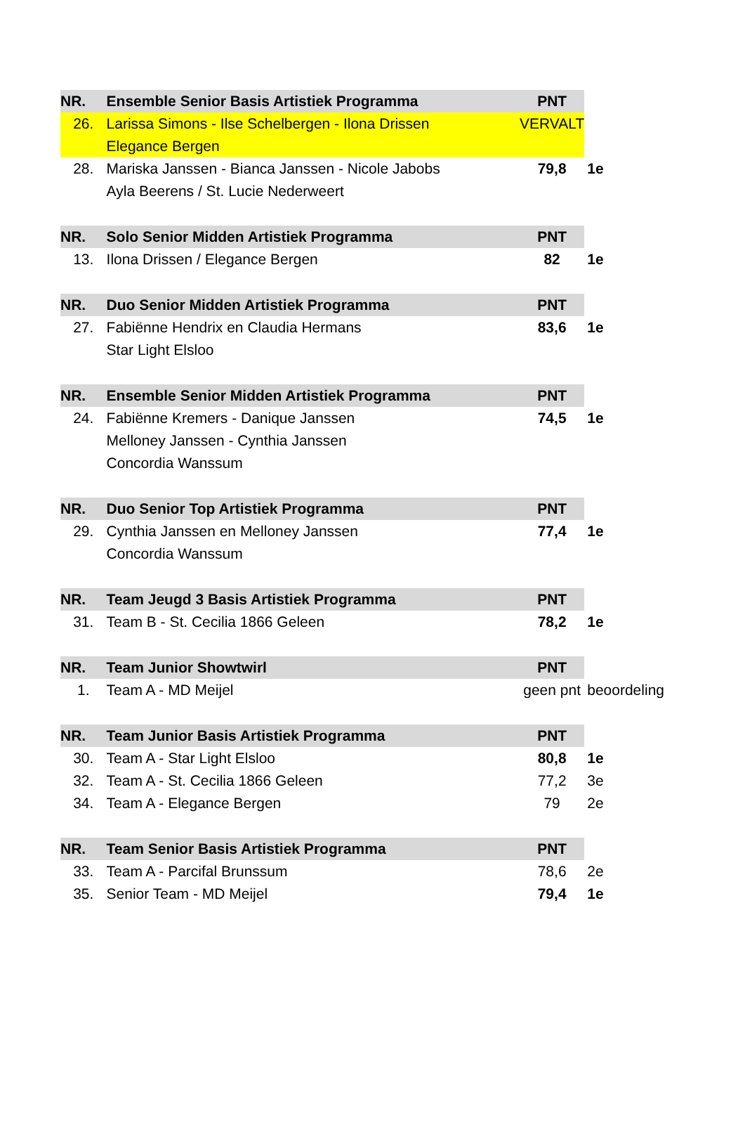| NR. | Ensemble Senior Basis Artistiek Programma | PNT | |
| --- | --- | --- | --- |
| 26. | Larissa Simons - Ilse Schelbergen - Ilona Drissen | VERVALT | |
| | Elegance Bergen | | |
| 28. | Mariska Janssen - Bianca Janssen - Nicole Jabobs | 79,8 | 1e |
| | Ayla Beerens / St. Lucie Nederweert | | |
| NR. | Solo Senior Midden Artistiek Programma | PNT | |
| 13. | Ilona Drissen / Elegance Bergen | 82 | 1e |
| NR. | Duo Senior Midden Artistiek Programma | PNT | |
| 27. | Fabiënne Hendrix en Claudia Hermans | 83,6 | 1e |
| | Star Light Elsloo | | |
| NR. | Ensemble Senior Midden Artistiek Programma | PNT | |
| 24. | Fabiënne Kremers - Danique Janssen | 74,5 | 1e |
| | Melloney Janssen - Cynthia Janssen | | |
| | Concordia Wanssum | | |
| NR. | Duo Senior Top Artistiek Programma | PNT | |
| 29. | Cynthia Janssen en Melloney Janssen | 77,4 | 1e |
| | Concordia Wanssum | | |
| NR. | Team Jeugd 3 Basis Artistiek Programma | PNT | |
| 31. | Team B - St. Cecilia 1866 Geleen | 78,2 | 1e |
| NR. | Team Junior Showtwirl | PNT | |
| 1. | Team A - MD Meijel | geen pnt | beoordeling |
| NR. | Team Junior Basis Artistiek Programma | PNT | |
| 30. | Team A - Star Light Elsloo | 80,8 | 1e |
| 32. | Team A - St. Cecilia 1866 Geleen | 77,2 | 3e |
| 34. | Team A - Elegance Bergen | 79 | 2e |
| NR. | Team Senior Basis Artistiek Programma | PNT | |
| 33. | Team A - Parcifal Brunssum | 78,6 | 2e |
| 35. | Senior Team - MD Meijel | 79,4 | 1e |